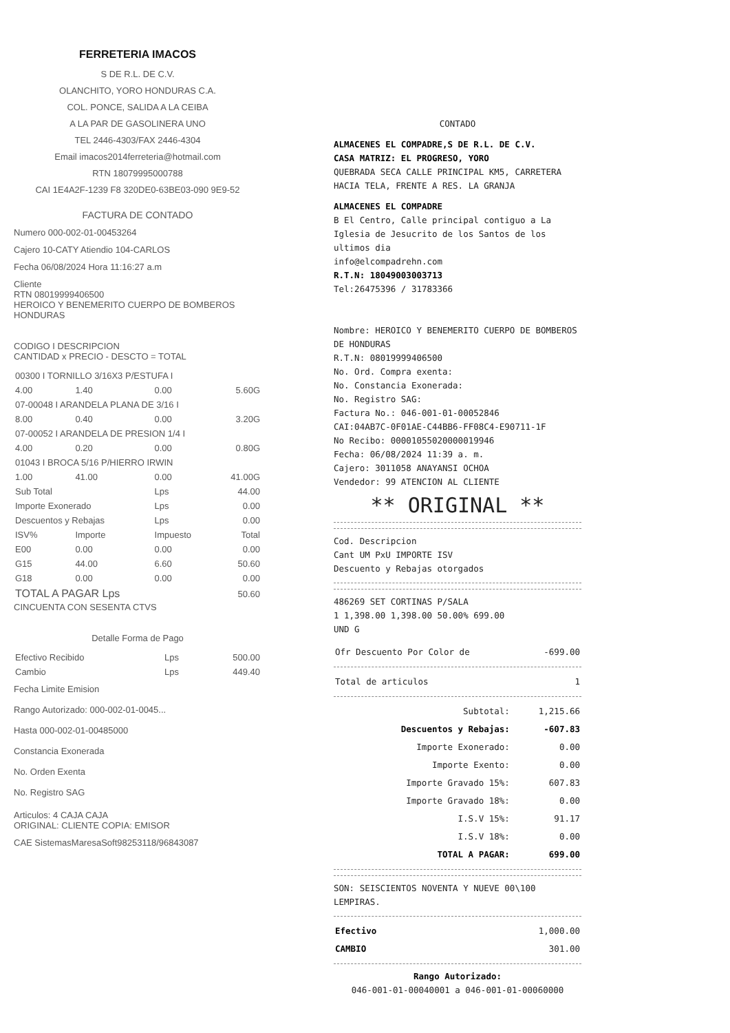FERRETERIA IMACOS
S DE R.L. DE C.V.
OLANCHITO, YORO HONDURAS C.A.
COL. PONCE, SALIDA A LA CEIBA
A LA PAR DE GASOLINERA UNO
TEL 2446-4303/FAX 2446-4304
Email imacos2014ferreteria@hotmail.com
RTN 18079995000788
CAI 1E4A2F-1239 F8 320DE0-63BE03-090 9E9-52
FACTURA DE CONTADO
Numero 000-002-01-00453264
Cajero 10-CATY Atiendio 104-CARLOS
Fecha 06/08/2024 Hora 11:16:27 a.m
Cliente
RTN 08019999406500
HEROICO Y BENEMERITO CUERPO DE BOMBEROS HONDURAS
CODIGO I DESCRIPCION
CANTIDAD x PRECIO - DESCTO = TOTAL
| 00300 I TORNILLO 3/16X3 P/ESTUFA I | | | |
| 4.00 | 1.40 | 0.00 | 5.60G |
| 07-00048 I ARANDELA PLANA DE 3/16 I | | | |
| 8.00 | 0.40 | 0.00 | 3.20G |
| 07-00052 I ARANDELA DE PRESION 1/4 I | | | |
| 4.00 | 0.20 | 0.00 | 0.80G |
| 01043 I BROCA 5/16 P/HIERRO IRWIN | | | |
| 1.00 | 41.00 | 0.00 | 41.00G |
| Sub Total | | Lps | 44.00 |
| Importe Exonerado | | Lps | 0.00 |
| Descuentos y Rebajas | | Lps | 0.00 |
| ISV% | Importe | Impuesto | Total |
| E00 | 0.00 | 0.00 | 0.00 |
| G15 | 44.00 | 6.60 | 50.60 |
| G18 | 0.00 | 0.00 | 0.00 |
| TOTAL A PAGAR Lps | | | 50.60 |
CINCUENTA CON SESENTA CTVS
Detalle Forma de Pago
| Efectivo Recibido | Lps | 500.00 |
| Cambio | Lps | 449.40 |
Fecha Limite Emision
Rango Autorizado: 000-002-01-0045...
Hasta 000-002-01-00485000
Constancia Exonerada
No. Orden Exenta
No. Registro SAG
Articulos: 4 CAJA CAJA
ORIGINAL: CLIENTE COPIA: EMISOR
CAE SistemasMaresaSoft98253118/96843087
CONTADO
ALMACENES EL COMPADRE,S DE R.L. DE C.V.
CASA MATRIZ: EL PROGRESO, YORO
QUEBRADA SECA CALLE PRINCIPAL KM5, CARRETERA HACIA TELA, FRENTE A RES. LA GRANJA
ALMACENES EL COMPADRE
B El Centro, Calle principal contiguo a La Iglesia de Jesucrito de los Santos de los ultimos dia
info@elcompadrehn.com
R.T.N: 18049003003713
Tel:26475396 / 31783366
Nombre: HEROICO Y BENEMERITO CUERPO DE BOMBEROS DE HONDURAS
R.T.N: 08019999406500
No. Ord. Compra exenta:
No. Constancia Exonerada:
No. Registro SAG:
Factura No.: 046-001-01-00052846
CAI:04AB7C-0F01AE-C44BB6-FF08C4-E90711-1F
No Recibo: 00001055020000019946
Fecha: 06/08/2024 11:39 a. m.
Cajero: 3011058 ANAYANSI OCHOA
Vendedor: 99 ATENCION AL CLIENTE
** ORIGINAL **
Cod. Descripcion
Cant UM PxU IMPORTE ISV
Descuento y Rebajas otorgados
486269 SET CORTINAS P/SALA
1 1,398.00 1,398.00 50.00% 699.00
UND G
| Ofr Descuento Por Color de | -699.00 |
| Total de articulos | 1 |
| Subtotal: | 1,215.66 |
| Descuentos y Rebajas: | -607.83 |
| Importe Exonerado: | 0.00 |
| Importe Exento: | 0.00 |
| Importe Gravado 15%: | 607.83 |
| Importe Gravado 18%: | 0.00 |
| I.S.V 15%: | 91.17 |
| I.S.V 18%: | 0.00 |
| TOTAL A PAGAR: | 699.00 |
SON: SEISCIENTOS NOVENTA Y NUEVE 00\100 LEMPIRAS.
| Efectivo | 1,000.00 |
| CAMBIO | 301.00 |
Rango Autorizado:
046-001-01-00040001 a 046-001-01-00060000